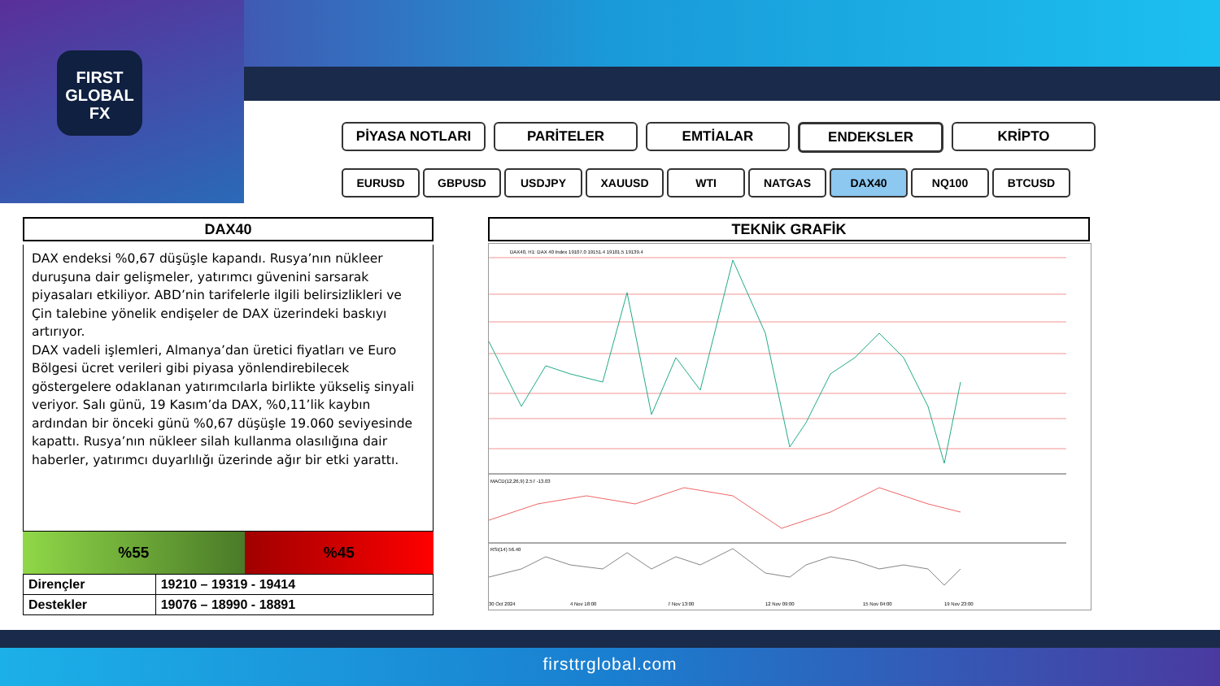FIRST
GLOBAL
FX
PİYASA NOTLARI PARİTELER EMTİALAR ENDEKSLER KRİPTO
EURUSD GBPUSD USDJPY XAUUSD WTI NATGAS DAX40 NQ100 BTCUSD
DAX40
DAX endeksi %0,67 düşüşle kapandı. Rusya’nın nükleer duruşuna dair gelişmeler, yatırımcı güvenini sarsarak piyasaları etkiliyor. ABD’nin tarifelerle ilgili belirsizlikleri ve Çin talebine yönelik endişeler de DAX üzerindeki baskıyı artırıyor.
DAX vadeli işlemleri, Almanya’dan üretici fiyatları ve Euro Bölgesi ücret verileri gibi piyasa yönlendirebilecek göstergelere odaklanan yatırımcılarla birlikte yükseliş sinyali veriyor. Salı günü, 19 Kasım’da DAX, %0,11’lik kaybın ardından bir önceki günü %0,67 düşüşle 19.060 seviyesinde kapattı. Rusya’nın nükleer silah kullanma olasılığına dair haberler, yatırımcı duyarlılığı üzerinde ağır bir etki yarattı.
%55 %45
| Dirençler | 19210 – 19319 - 19414 |
| Destekler | 19076 – 18990 - 18891 |
TEKNİK GRAFİK
DAX40, H1: DAX 40 Index 19107.0 19151.4 19101.5 19139.4
MACD(12,26,9) 2.57 -13.03
RSI(14) 56.40
30 Oct 2024
4 Nov 18:00
7 Nov 13:00
12 Nov 09:00
15 Nov 04:00
19 Nov 23:00
firsttrglobal.com